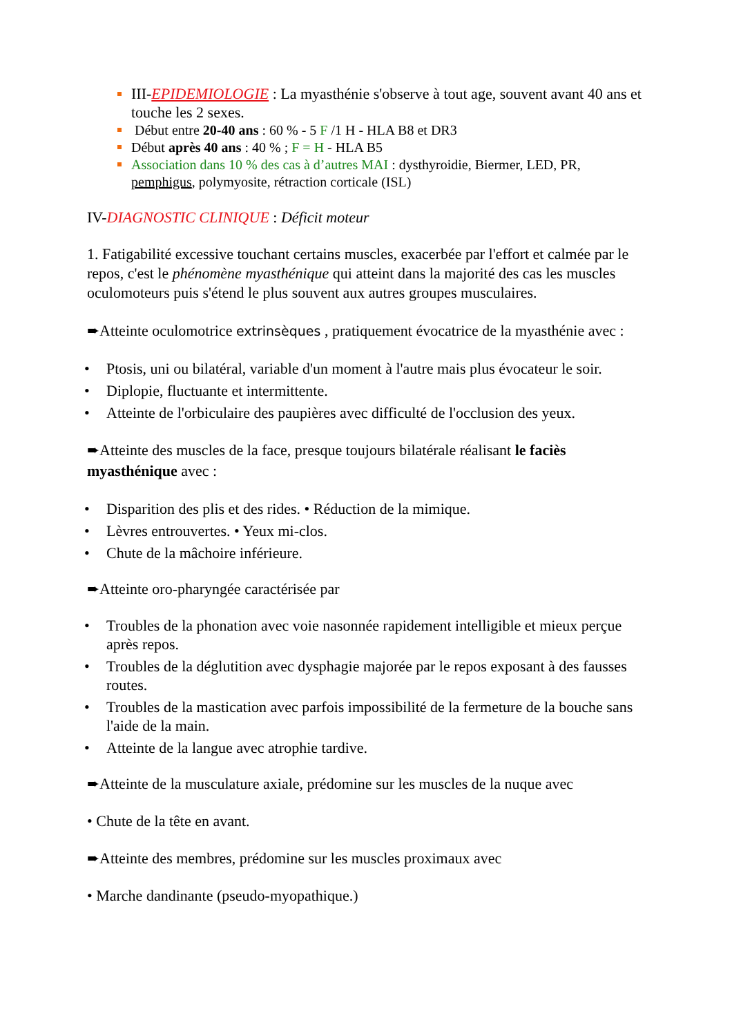III-EPIDEMIOLOGIE : La myasthénie s'observe à tout age, souvent avant 40 ans et touche les 2 sexes.
Début entre 20-40 ans : 60 % - 5 F /1 H - HLA B8 et DR3
Début après 40 ans : 40 % ; F = H - HLA B5
Association dans 10 % des cas à d’autres MAI : dysthyroidie, Biermer, LED, PR, pemphigus, polymyosite, rétraction corticale (ISL)
IV-DIAGNOSTIC CLINIQUE : Déficit moteur
1. Fatigabilité excessive touchant certains muscles, exacerbée par l'effort et calmée par le repos, c'est le phénomène myasthénique qui atteint dans la majorité des cas les muscles oculomoteurs puis s'étend le plus souvent aux autres groupes musculaires.
➨Atteinte oculomotrice extrinsèques , pratiquement évocatrice de la myasthénie avec :
• Ptosis, uni ou bilatéral, variable d'un moment à l'autre mais plus évocateur le soir.
• Diplopie, fluctuante et intermittente.
• Atteinte de l'orbiculaire des paupières avec difficulté de l'occlusion des yeux.
➨Atteinte des muscles de la face, presque toujours bilatérale réalisant le faciès myasthénique avec :
• Disparition des plis et des rides. • Réduction de la mimique.
• Lèvres entrouvertes. • Yeux mi-clos.
• Chute de la mâchoire inférieure.
➨Atteinte oro-pharyngée caractérisée par
• Troubles de la phonation avec voie nasonnée rapidement intelligible et mieux perçue après repos.
• Troubles de la déglutition avec dysphagie majorée par le repos exposant à des fausses routes.
• Troubles de la mastication avec parfois impossibilité de la fermeture de la bouche sans l'aide de la main.
• Atteinte de la langue avec atrophie tardive.
➨Atteinte de la musculature axiale, prédomine sur les muscles de la nuque avec
• Chute de la tête en avant.
➨Atteinte des membres, prédomine sur les muscles proximaux avec
• Marche dandinante (pseudo-myopathique.)